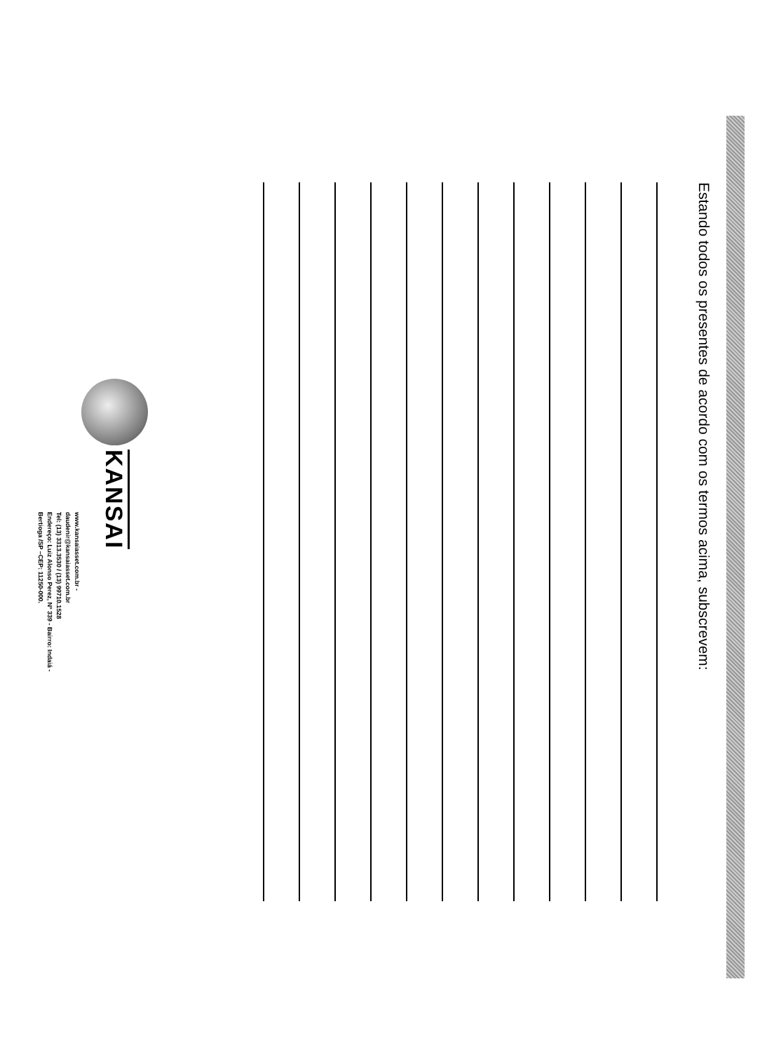Estando todos os presentes de acordo com os termos acima, subscrevem:
KANSAI
www.kansaiasset.com.br -
daudenir@kansaiasset.com.br
Tel: (13) 3313.3530 / (13) 99710.1528
Endereço: Luiz Alonso Perez, Nº 339 - Bairro: Indaiá -
Bertioga /SP –CEP: 11250-000.